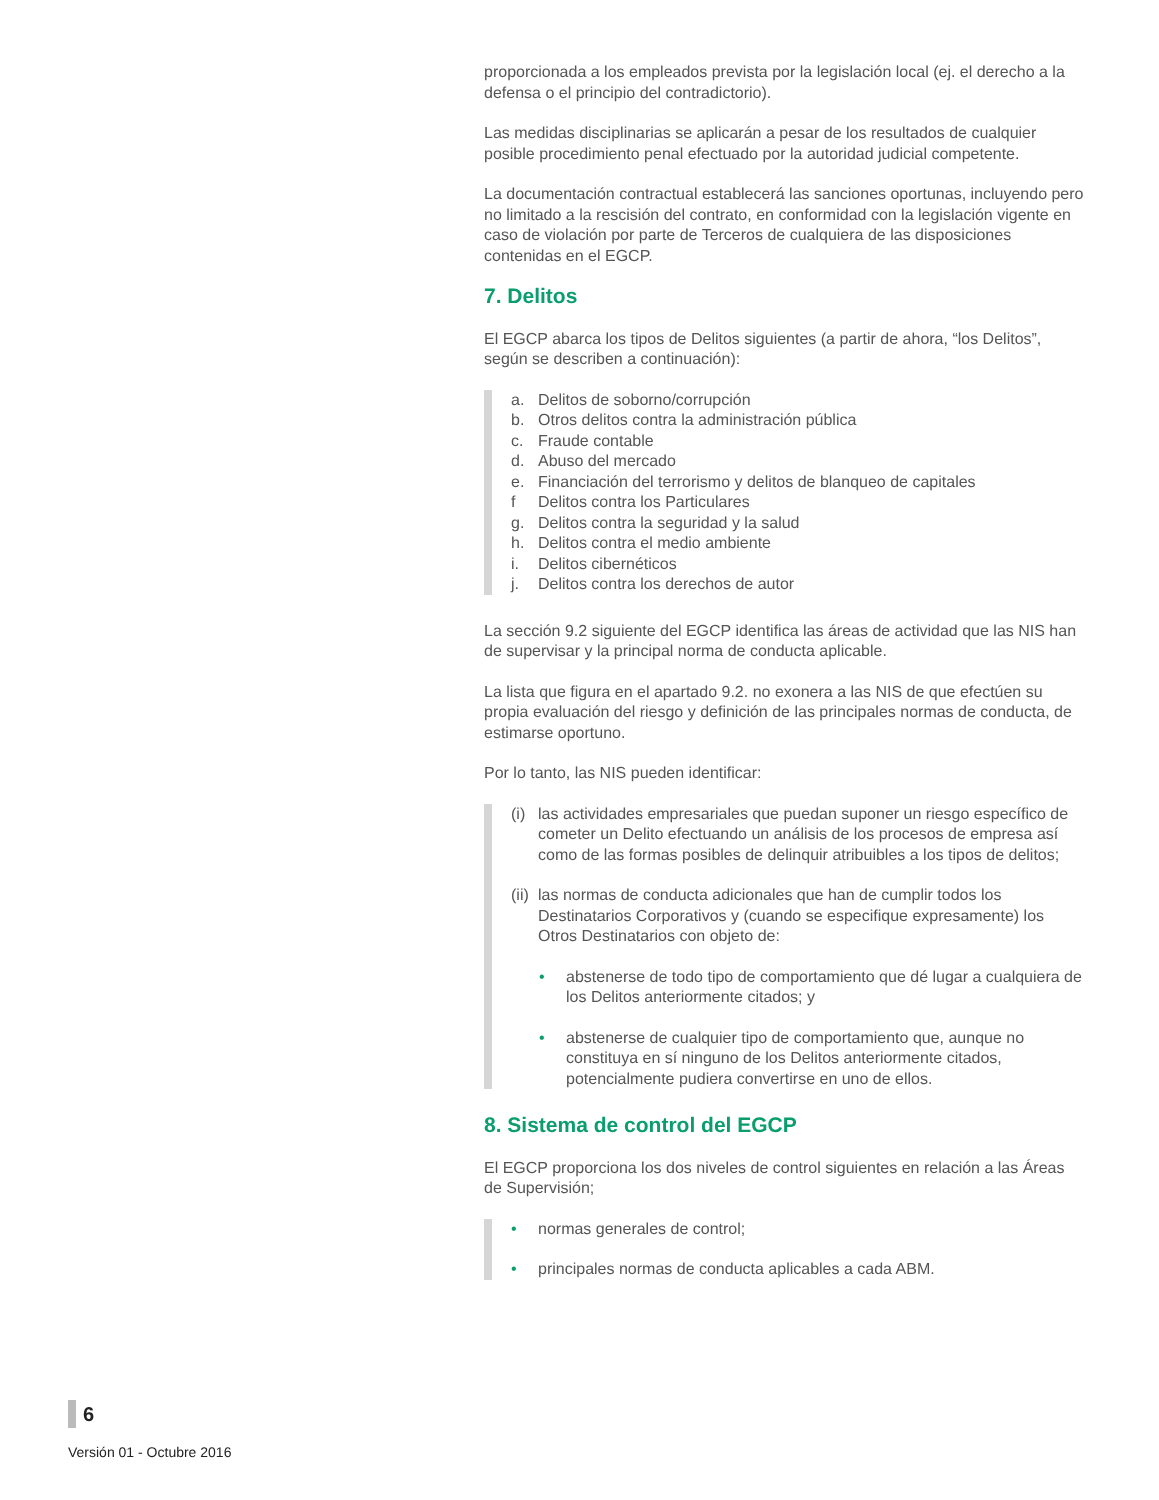proporcionada a los empleados prevista por la legislación local (ej. el derecho a la defensa o el principio del contradictorio).
Las medidas disciplinarias se aplicarán a pesar de los resultados de cualquier posible procedimiento penal efectuado por la autoridad judicial competente.
La documentación contractual establecerá las sanciones oportunas, incluyendo pero no limitado a la rescisión del contrato, en conformidad con la legislación vigente en caso de violación por parte de Terceros de cualquiera de las disposiciones contenidas en el EGCP.
7. Delitos
El EGCP abarca los tipos de Delitos siguientes (a partir de ahora, “los Delitos”, según se describen a continuación):
a. Delitos de soborno/corrupción
b. Otros delitos contra la administración pública
c. Fraude contable
d. Abuso del mercado
e. Financiación del terrorismo y delitos de blanqueo de capitales
f Delitos contra los Particulares
g. Delitos contra la seguridad y la salud
h. Delitos contra el medio ambiente
i. Delitos cibernéticos
j. Delitos contra los derechos de autor
La sección 9.2 siguiente del EGCP identifica las áreas de actividad que las NIS han de supervisar y la principal norma de conducta aplicable.
La lista que figura en el apartado 9.2. no exonera a las NIS de que efectúen su propia evaluación del riesgo y definición de las principales normas de conducta, de estimarse oportuno.
Por lo tanto, las NIS pueden identificar:
(i) las actividades empresariales que puedan suponer un riesgo específico de cometer un Delito efectuando un análisis de los procesos de empresa así como de las formas posibles de delinquir atribuibles a los tipos de delitos;
(ii) las normas de conducta adicionales que han de cumplir todos los Destinatarios Corporativos y (cuando se especifique expresamente) los Otros Destinatarios con objeto de:
• abstenerse de todo tipo de comportamiento que dé lugar a cualquiera de los Delitos anteriormente citados; y
• abstenerse de cualquier tipo de comportamiento que, aunque no constituya en sí ninguno de los Delitos anteriormente citados, potencialmente pudiera convertirse en uno de ellos.
8. Sistema de control del EGCP
El EGCP proporciona los dos niveles de control siguientes en relación a las Áreas de Supervisión;
• normas generales de control;
• principales normas de conducta aplicables a cada ABM.
6
Versión 01 - Octubre 2016